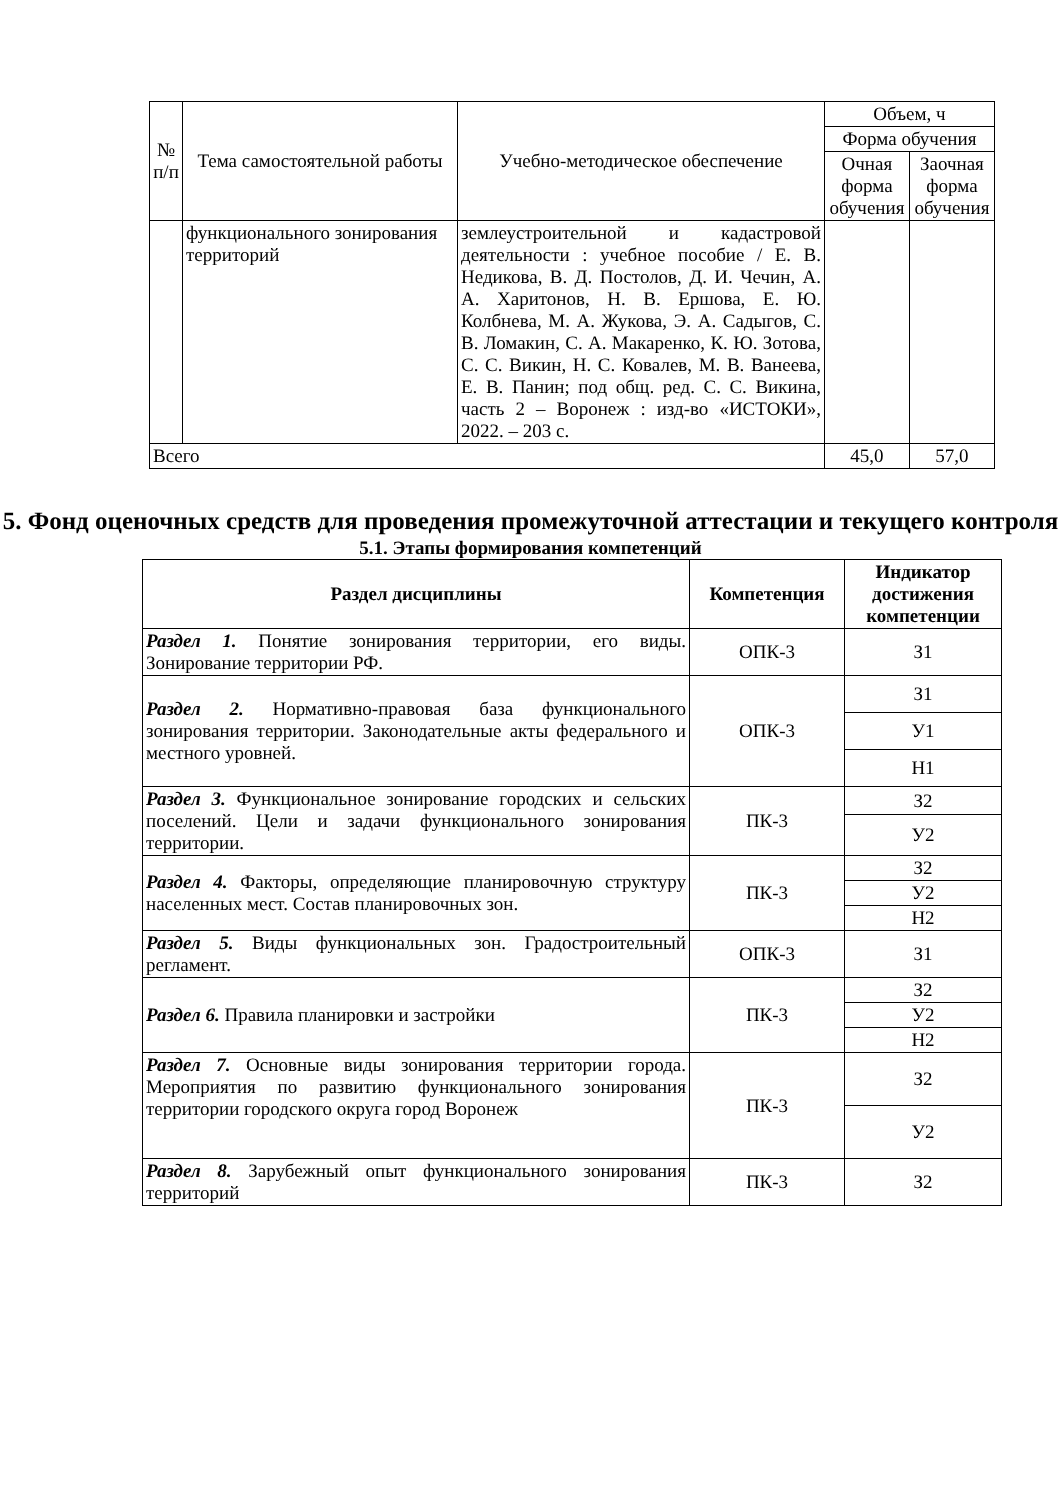| № п/п | Тема самостоятельной работы | Учебно-методическое обеспечение | Объем, ч | |
| --- | --- | --- | --- | --- |
| | | | Форма обучения | |
| | | | Очная форма обучения | Заочная форма обучения |
| | функционального зонирования территорий | землеустроительной и кадастровой деятельности : учебное пособие / Е. В. Недикова, В. Д. Постолов, Д. И. Чечин, А. А. Харитонов, Н. В. Ершова, Е. Ю. Колбнева, М. А. Жукова, Э. А. Садыгов, С. В. Ломакин, С. А. Макаренко, К. Ю. Зотова, С. С. Викин, Н. С. Ковалев, М. В. Ванеева, Е. В. Панин; под общ. ред. С. С. Викина, часть 2 – Воронеж : изд-во «ИСТОКИ», 2022. – 203 с. | | |
| Всего | | | 45,0 | 57,0 |
5. Фонд оценочных средств для проведения промежуточной аттестации и текущего контроля
5.1. Этапы формирования компетенций
| Раздел дисциплины | Компетенция | Индикатор достижения компетенции |
| --- | --- | --- |
| Раздел 1. Понятие зонирования территории, его виды. Зонирование территории РФ. | ОПК-3 | З1 |
| Раздел 2. Нормативно-правовая база функционального зонирования территории. Законодательные акты федерального и местного уровней. | ОПК-3 | З1 |
| | | У1 |
| | | Н1 |
| Раздел 3. Функциональное зонирование городских и сельских поселений. Цели и задачи функционального зонирования территории. | ПК-3 | З2 |
| | | У2 |
| Раздел 4. Факторы, определяющие планировочную структуру населенных мест. Состав планировочных зон. | ПК-3 | З2 |
| | | У2 |
| | | Н2 |
| Раздел 5. Виды функциональных зон. Градостроительный регламент. | ОПК-3 | З1 |
| Раздел 6. Правила планировки и застройки | ПК-3 | З2 |
| | | У2 |
| | | Н2 |
| Раздел 7. Основные виды зонирования территории города. Мероприятия по развитию функционального зонирования территории городского округа город Воронеж | ПК-3 | З2 |
| | | У2 |
| Раздел 8. Зарубежный опыт функционального зонирования территорий | ПК-3 | З2 |